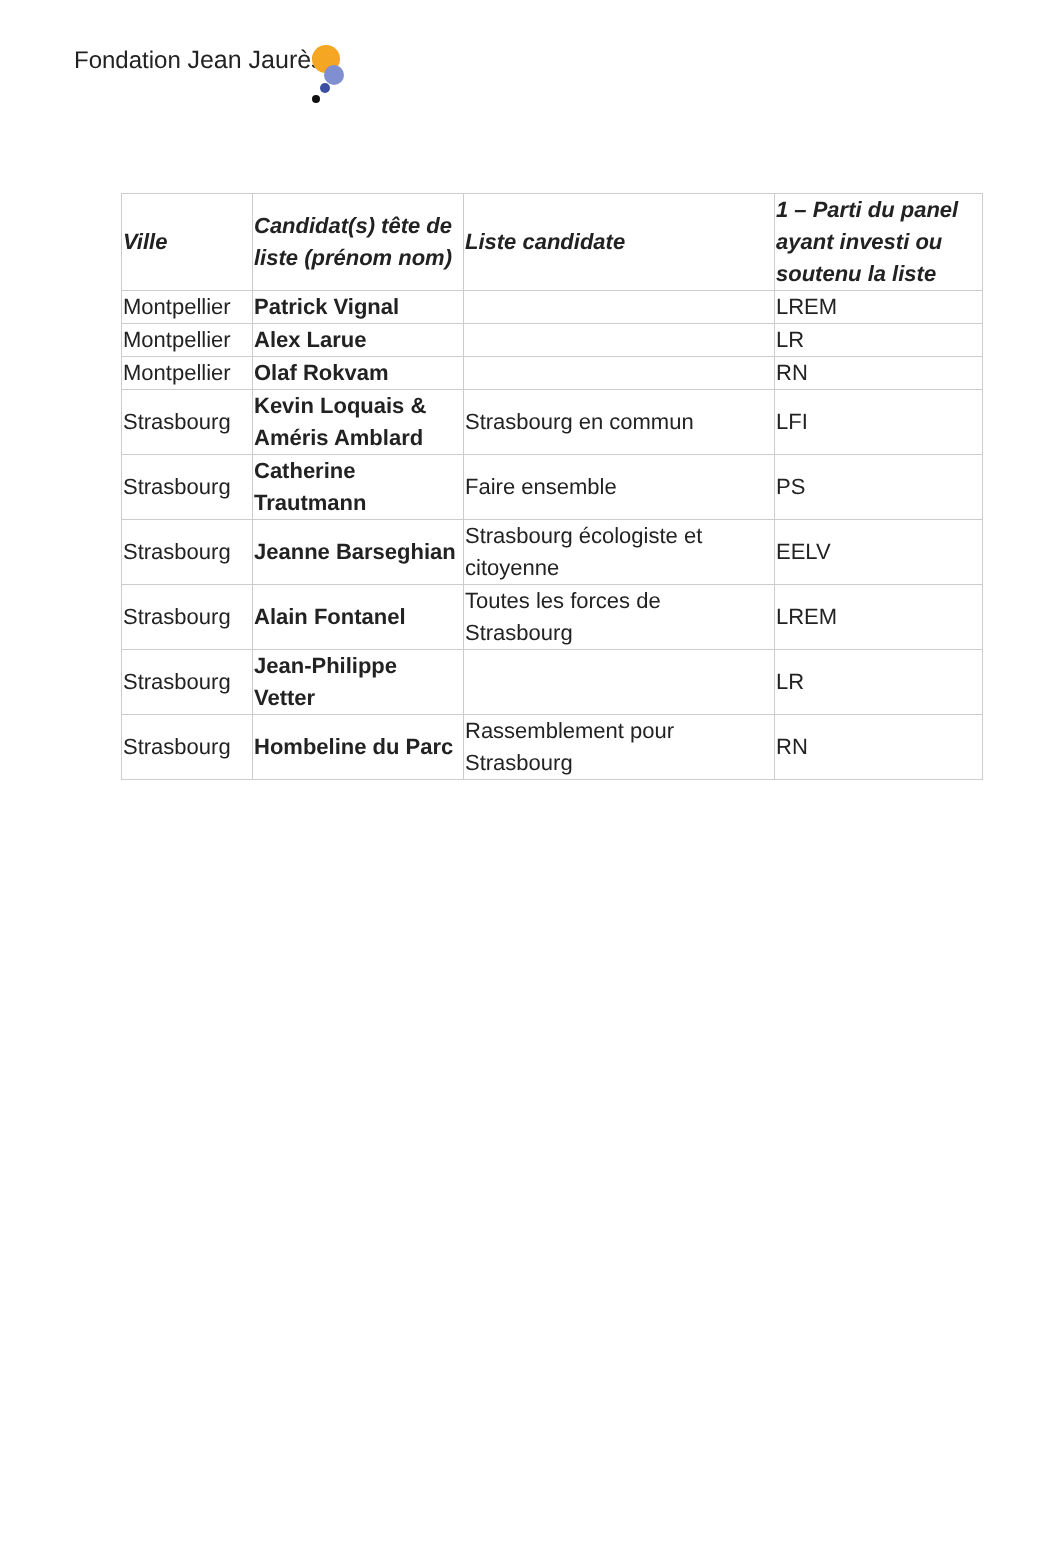Fondation Jean Jaurès
| Ville | Candidat(s) tête de liste (prénom nom) | Liste candidate | 1 – Parti du panel ayant investi ou soutenu la liste |
| --- | --- | --- | --- |
| Montpellier | Patrick Vignal | | LREM |
| Montpellier | Alex Larue | | LR |
| Montpellier | Olaf Rokvam | | RN |
| Strasbourg | Kevin Loquais & Améris Amblard | Strasbourg en commun | LFI |
| Strasbourg | Catherine Trautmann | Faire ensemble | PS |
| Strasbourg | Jeanne Barseghian | Strasbourg écologiste et citoyenne | EELV |
| Strasbourg | Alain Fontanel | Toutes les forces de Strasbourg | LREM |
| Strasbourg | Jean-Philippe Vetter | | LR |
| Strasbourg | Hombeline du Parc | Rassemblement pour Strasbourg | RN |